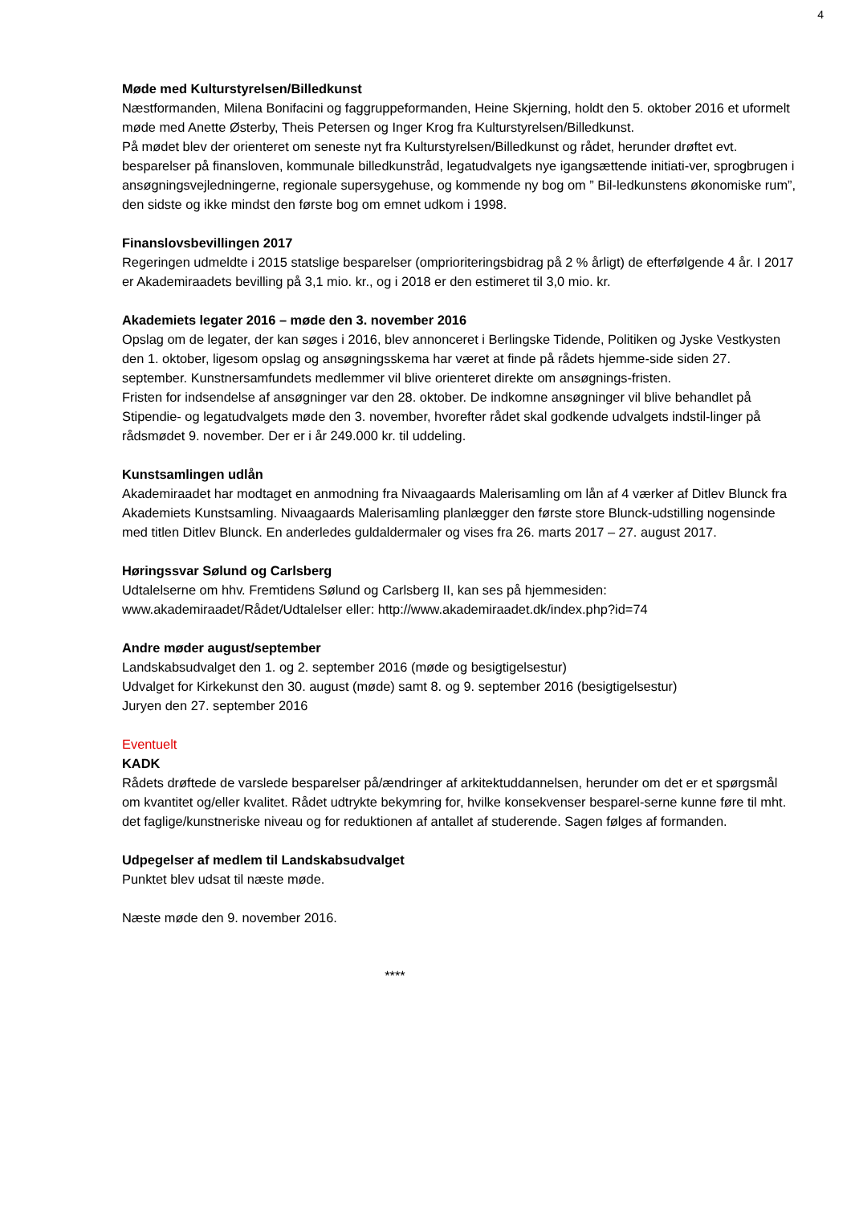4
Møde med Kulturstyrelsen/Billedkunst
Næstformanden, Milena Bonifacini og faggruppeformanden, Heine Skjerning, holdt den 5. oktober 2016 et uformelt møde med Anette Østerby, Theis Petersen og Inger Krog fra Kulturstyrelsen/Billedkunst.
På mødet blev der orienteret om seneste nyt fra Kulturstyrelsen/Billedkunst og rådet, herunder drøftet evt. besparelser på finansloven, kommunale billedkunstråd, legatudvalgets nye igangsættende initiati-ver, sprogbrugen i ansøgningsvejledningerne, regionale supersygehuse, og kommende ny bog om ” Bil-ledkunstens økonomiske rum”, den sidste og ikke mindst den første bog om emnet udkom i 1998.
Finanslovsbevillingen 2017
Regeringen udmeldte i 2015 statslige besparelser (omprioriteringsbidrag på 2 % årligt) de efterfølgende 4 år. I 2017 er Akademiraadets bevilling på 3,1 mio. kr., og i 2018 er den estimeret til 3,0 mio. kr.
Akademiets legater 2016 – møde den 3. november 2016
Opslag om de legater, der kan søges i 2016, blev annonceret i Berlingske Tidende, Politiken og Jyske Vestkysten den 1. oktober, ligesom opslag og ansøgningsskema har været at finde på rådets hjemme-side siden 27. september. Kunstnersamfundets medlemmer vil blive orienteret direkte om ansøgnings-fristen.
Fristen for indsendelse af ansøgninger var den 28. oktober. De indkomne ansøgninger vil blive behandlet på Stipendie- og legatudvalgets møde den 3. november, hvorefter rådet skal godkende udvalgets indstil-linger på rådsmødet 9. november. Der er i år 249.000 kr. til uddeling.
Kunstsamlingen udlån
Akademiraadet har modtaget en anmodning fra Nivaagaards Malerisamling om lån af 4 værker af Ditlev Blunck fra Akademiets Kunstsamling. Nivaagaards Malerisamling planlægger den første store Blunck-udstilling nogensinde med titlen Ditlev Blunck. En anderledes guldaldermaler og vises fra 26. marts 2017 – 27. august 2017.
Høringssvar Sølund og Carlsberg
Udtalelserne om hhv. Fremtidens Sølund og Carlsberg II, kan ses på hjemmesiden:
www.akademiraadet/Rådet/Udtalelser eller: http://www.akademiraadet.dk/index.php?id=74
Andre møder august/september
Landskabsudvalget den 1. og 2. september 2016 (møde og besigtigelsestur)
Udvalget for Kirkekunst den 30. august (møde) samt 8. og 9. september 2016 (besigtigelsestur)
Juryen den 27. september 2016
Eventuelt
KADK
Rådets drøftede de varslede besparelser på/ændringer af arkitektuddannelsen, herunder om det er et spørgsmål om kvantitet og/eller kvalitet. Rådet udtrykte bekymring for, hvilke konsekvenser besparel-serne kunne føre til mht. det faglige/kunstneriske niveau og for reduktionen af antallet af studerende. Sagen følges af formanden.
Udpegelser af medlem til Landskabsudvalget
Punktet blev udsat til næste møde.
Næste møde den 9. november 2016.
****